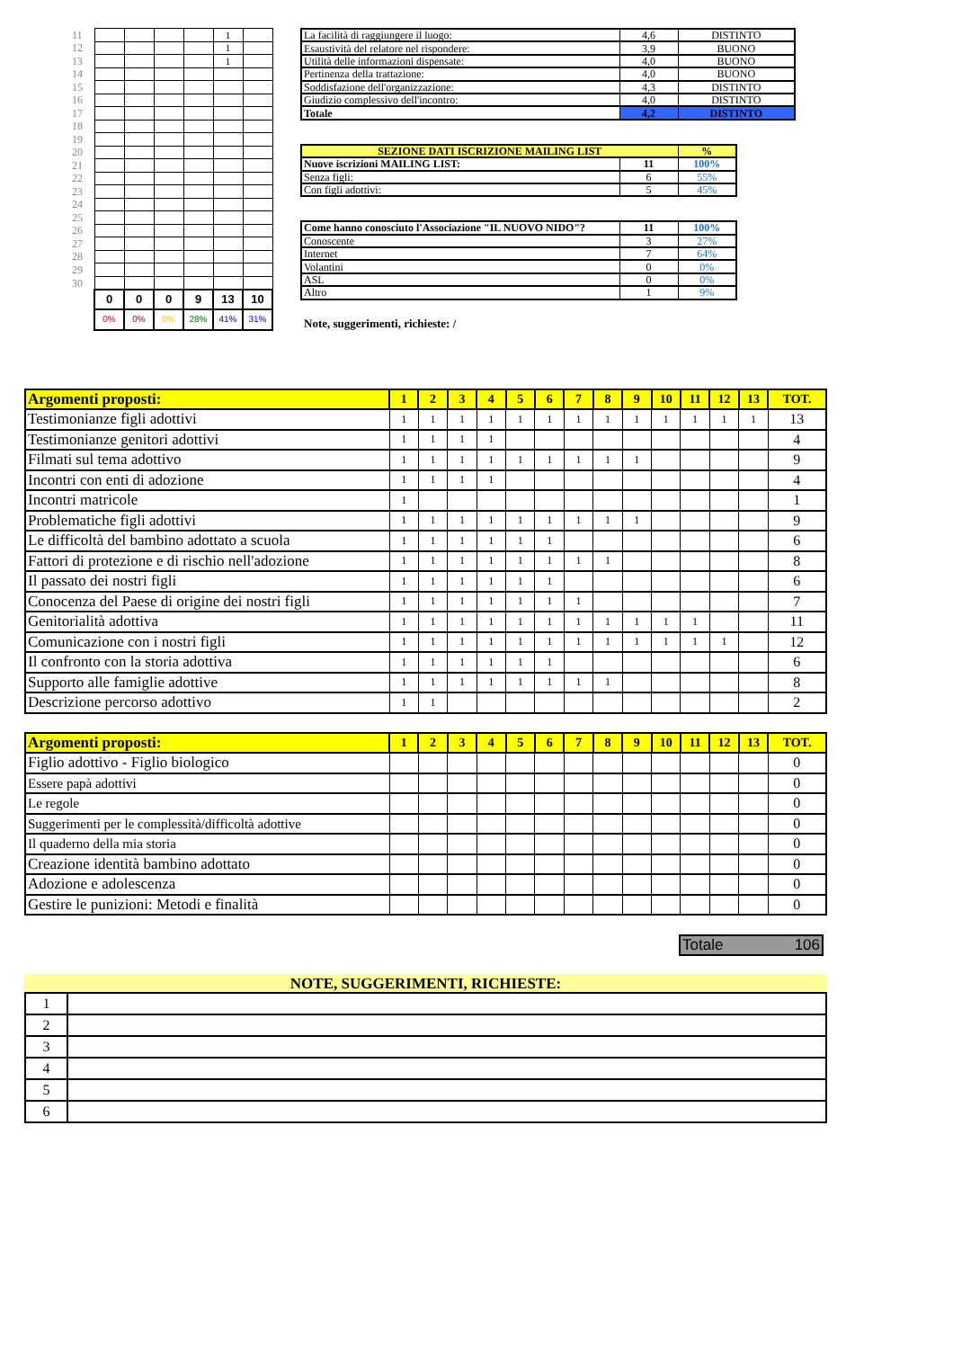| 11 | | | | | 1 | |
| 12 | | | | | 1 | |
| 13 | | | | | 1 | |
| 14 | | | | | | |
| 15 | | | | | | |
| 16 | | | | | | |
| 17 | | | | | | |
| 18 | | | | | | |
| 19 | | | | | | |
| 20 | | | | | | |
| 21 | | | | | | |
| 22 | | | | | | |
| 23 | | | | | | |
| 24 | | | | | | |
| 25 | | | | | | |
| 26 | | | | | | |
| 27 | | | | | | |
| 28 | | | | | | |
| 29 | | | | | | |
| 30 | | | | | | |
| | 0 | 0 | 0 | 9 | 13 | 10 |
| | 0% | 0% | 0% | 28% | 41% | 31% |
| La facilità di raggiungere il luogo: | 4,6 | DISTINTO |
| Esaustività del relatore nel rispondere: | 3,9 | BUONO |
| Utilità delle informazioni dispensate: | 4,0 | BUONO |
| Pertinenza della trattazione: | 4,0 | BUONO |
| Soddisfazione dell'organizzazione: | 4,3 | DISTINTO |
| Giudizio complessivo dell'incontro: | 4,0 | DISTINTO |
| Totale | 4,2 | DISTINTO |
| SEZIONE DATI ISCRIZIONE MAILING LIST | | % |
| Nuove iscrizioni MAILING LIST: | 11 | 100% |
| Senza figli: | 6 | 55% |
| Con figli adottivi: | 5 | 45% |
| Come hanno conosciuto l'Associazione "IL NUOVO NIDO"? | 11 | 100% |
| Conoscente | 3 | 27% |
| Internet | 7 | 64% |
| Volantini | 0 | 0% |
| ASL | 0 | 0% |
| Altro | 1 | 9% |
Note, suggerimenti, richieste: /
| Argomenti proposti: | 1 | 2 | 3 | 4 | 5 | 6 | 7 | 8 | 9 | 10 | 11 | 12 | 13 | TOT. |
| Testimonianze figli adottivi | 1 | 1 | 1 | 1 | 1 | 1 | 1 | 1 | 1 | 1 | 1 | 1 | 1 | 13 |
| Testimonianze genitori adottivi | 1 | 1 | 1 | 1 | | | | | | | | | | 4 |
| Filmati sul tema adottivo | 1 | 1 | 1 | 1 | 1 | 1 | 1 | 1 | 1 | | | | | 9 |
| Incontri con enti di adozione | 1 | 1 | 1 | 1 | | | | | | | | | | 4 |
| Incontri matricole | 1 | | | | | | | | | | | | | 1 |
| Problematiche figli adottivi | 1 | 1 | 1 | 1 | 1 | 1 | 1 | 1 | 1 | | | | | 9 |
| Le difficoltà del bambino adottato a scuola | 1 | 1 | 1 | 1 | 1 | 1 | | | | | | | | 6 |
| Fattori di protezione e di rischio nell'adozione | 1 | 1 | 1 | 1 | 1 | 1 | 1 | 1 | | | | | | 8 |
| Il passato dei nostri figli | 1 | 1 | 1 | 1 | 1 | 1 | | | | | | | | 6 |
| Conocenza del Paese di origine dei nostri figli | 1 | 1 | 1 | 1 | 1 | 1 | 1 | | | | | | | 7 |
| Genitorialità adottiva | 1 | 1 | 1 | 1 | 1 | 1 | 1 | 1 | 1 | 1 | 1 | | | 11 |
| Comunicazione con i nostri figli | 1 | 1 | 1 | 1 | 1 | 1 | 1 | 1 | 1 | 1 | 1 | 1 | | 12 |
| Il confronto con la storia adottiva | 1 | 1 | 1 | 1 | 1 | 1 | | | | | | | | 6 |
| Supporto alle famiglie adottive | 1 | 1 | 1 | 1 | 1 | 1 | 1 | 1 | | | | | | 8 |
| Descrizione percorso adottivo | 1 | 1 | | | | | | | | | | | | 2 |
| Argomenti proposti: | 1 | 2 | 3 | 4 | 5 | 6 | 7 | 8 | 9 | 10 | 11 | 12 | 13 | TOT. |
| Figlio adottivo - Figlio biologico | | | | | | | | | | | | | | 0 |
| Essere papà adottivi | | | | | | | | | | | | | | 0 |
| Le regole | | | | | | | | | | | | | | 0 |
| Suggerimenti per le complessità/difficoltà adottive | | | | | | | | | | | | | | 0 |
| Il quaderno della mia storia | | | | | | | | | | | | | | 0 |
| Creazione identità bambino adottato | | | | | | | | | | | | | | 0 |
| Adozione e adolescenza | | | | | | | | | | | | | | 0 |
| Gestire le punizioni: Metodi e finalità | | | | | | | | | | | | | | 0 |
Totale 106
NOTE, SUGGERIMENTI, RICHIESTE:
| 1 | |
| 2 | |
| 3 | |
| 4 | |
| 5 | |
| 6 | |